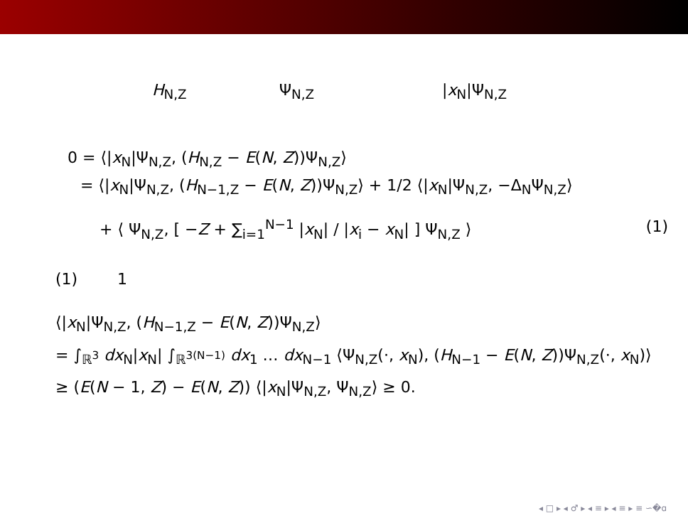H<sub>N,Z</sub> Ψ<sub>N,Z</sub> |x<sub>N</sub>|Ψ<sub>N,Z</sub>
0 = ⟨|x<sub>N</sub>|Ψ<sub>N,Z</sub>, (H<sub>N,Z</sub> − E(N, Z))Ψ<sub>N,Z</sub>⟩
= ⟨|x<sub>N</sub>|Ψ<sub>N,Z</sub>, (H<sub>N−1,Z</sub> − E(N, Z))Ψ<sub>N,Z</sub>⟩ + 1/2 ⟨|x<sub>N</sub>|Ψ<sub>N,Z</sub>, −Δ<sub>N</sub>Ψ<sub>N,Z</sub>⟩
+ ⟨ Ψ<sub>N,Z</sub>, [ −Z + ∑<sub>i=1</sub><sup>N−1</sup> |x<sub>N</sub>| / |x<sub>i</sub> − x<sub>N</sub>| ] Ψ<sub>N,Z</sub> ⟩ (1)
(1) 1
⟨|x<sub>N</sub>|Ψ<sub>N,Z</sub>, (H<sub>N−1,Z</sub> − E(N, Z))Ψ<sub>N,Z</sub>⟩
= ∫<sub>ℝ<sup>3</sup></sub> dx<sub>N</sub>|x<sub>N</sub>| ∫<sub>ℝ<sup>3(N−1)</sup></sub> dx<sub>1</sub> … dx<sub>N−1</sub> ⟨Ψ<sub>N,Z</sub>(·, x<sub>N</sub>), (H<sub>N−1</sub> − E(N, Z))Ψ<sub>N,Z</sub>(·, x<sub>N</sub>)⟩
≥ (E(N − 1, Z) − E(N, Z)) ⟨|x<sub>N</sub>|Ψ<sub>N,Z</sub>, Ψ<sub>N,Z</sub>⟩ ≥ 0.
◂ □ ▸ ◂ ♂ ▸ ◂ ≡ ▸ ◂ ≡ ▸ ≡ ∽�ɑ